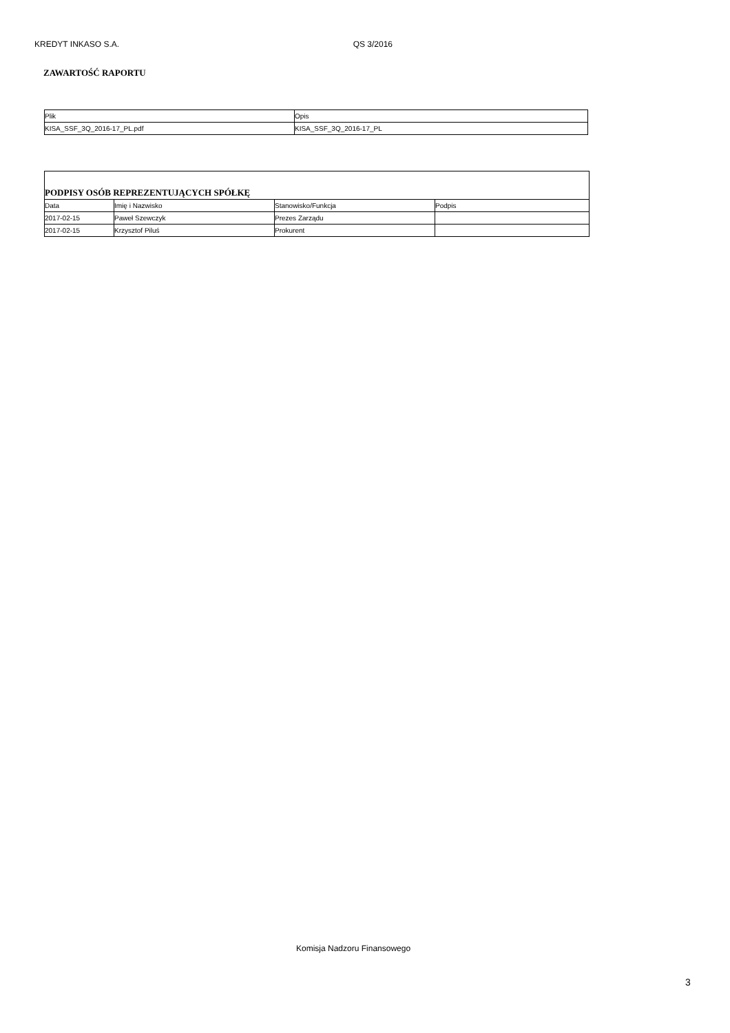KREDYT INKASO S.A. QS 3/2016
ZAWARTOŚĆ RAPORTU
| Plik | Opis |
| --- | --- |
| KISA_SSF_3Q_2016-17_PL.pdf | KISA_SSF_3Q_2016-17_PL |
| PODPISY OSÓB REPREZENTUJĄCYCH SPÓŁKĘ | | | |
| Data | Imię i Nazwisko | Stanowisko/Funkcja | Podpis |
| 2017-02-15 | Paweł Szewczyk | Prezes Zarządu | |
| 2017-02-15 | Krzysztof Piluś | Prokurent | |
Komisja Nadzoru Finansowego
3